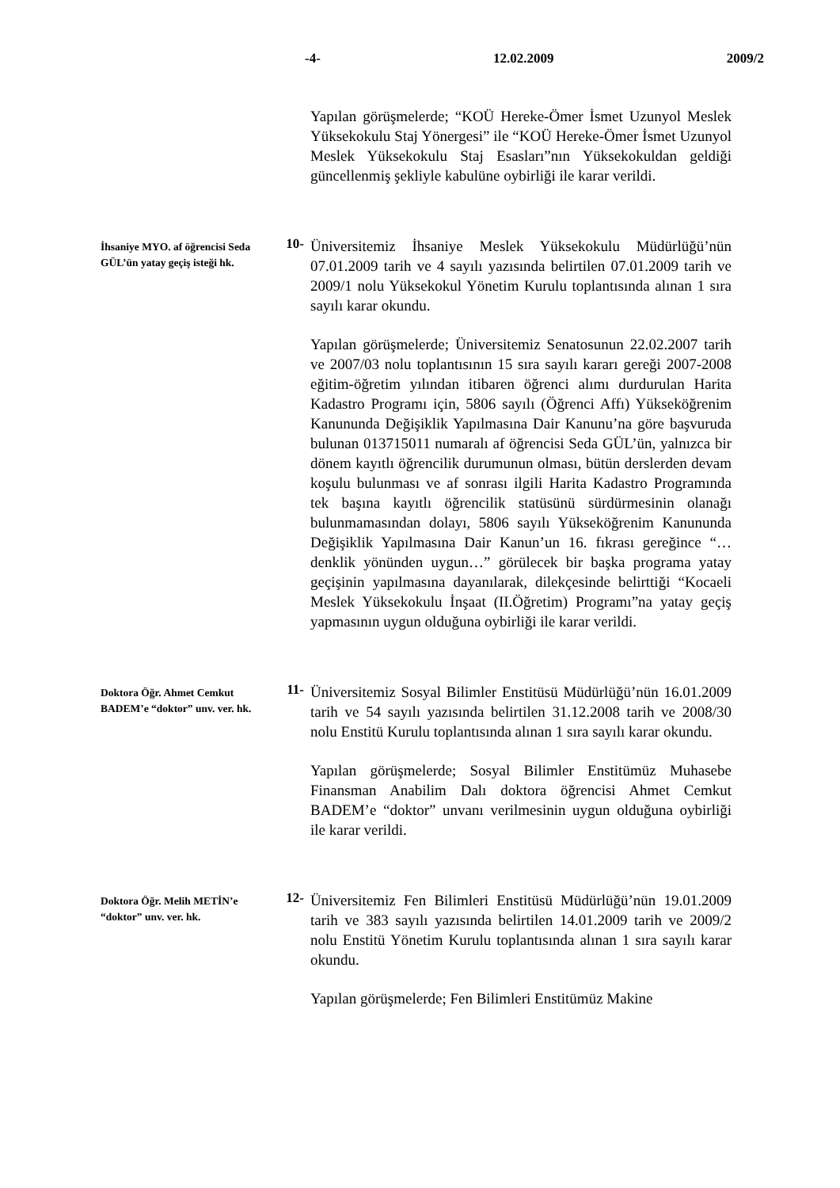-4- 12.02.2009 2009/2
Yapılan görüşmelerde; “KOÜ Hereke-Ömer İsmet Uzunyol Meslek Yüksekokulu Staj Yönergesi” ile “KOÜ Hereke-Ömer İsmet Uzunyol Meslek Yüksekokulu Staj Esasları”nın Yüksekokuldan geldiği güncellenmiş şekliyle kabulüne oybirliği ile karar verildi.
İhsaniye MYO. af öğrencisi Seda GÜL’ün yatay geçiş isteği hk.
10-
Üniversitemiz İhsaniye Meslek Yüksekokulu Müdürlüğü’nün 07.01.2009 tarih ve 4 sayılı yazısında belirtilen 07.01.2009 tarih ve 2009/1 nolu Yüksekokul Yönetim Kurulu toplantısında alınan 1 sıra sayılı karar okundu.
Yapılan görüşmelerde; Üniversitemiz Senatosunun 22.02.2007 tarih ve 2007/03 nolu toplantısının 15 sıra sayılı kararı gereği 2007-2008 eğitim-öğretim yılından itibaren öğrenci alımı durdurulan Harita Kadastro Programı için, 5806 sayılı (Öğrenci Affı) Yükseköğrenim Kanununda Değişiklik Yapılmasına Dair Kanunu’na göre başvuruda bulunan 013715011 numaralı af öğrencisi Seda GÜL’ün, yalnızca bir dönem kayıtlı öğrencilik durumunun olması, bütün derslerden devam koşulu bulunması ve af sonrası ilgili Harita Kadastro Programında tek başına kayıtlı öğrencilik statüsünü sürdürmesinin olanağı bulunmamasından dolayı, 5806 sayılı Yükseköğrenim Kanununda Değişiklik Yapılmasına Dair Kanun’un 16. fıkrası gereğince “…denklik yönünden uygun…” görülecek bir başka programa yatay geçişinin yapılmasına dayanılarak, dilekçesinde belirttiği “Kocaeli Meslek Yüksekokulu İnşaat (II.Öğretim) Programı”na yatay geçiş yapmasının uygun olduğuna oybirliği ile karar verildi.
Doktora Öğr. Ahmet Cemkut BADEM’e “doktor” unv. ver. hk.
11-
Üniversitemiz Sosyal Bilimler Enstitüsü Müdürlüğü’nün 16.01.2009 tarih ve 54 sayılı yazısında belirtilen 31.12.2008 tarih ve 2008/30 nolu Enstitü Kurulu toplantısında alınan 1 sıra sayılı karar okundu.
Yapılan görüşmelerde; Sosyal Bilimler Enstitümüz Muhasebe Finansman Anabilim Dalı doktora öğrencisi Ahmet Cemkut BADEM’e “doktor” unvanı verilmesinin uygun olduğuna oybirliği ile karar verildi.
Doktora Öğr. Melih METİN’e “doktor” unv. ver. hk.
12-
Üniversitemiz Fen Bilimleri Enstitüsü Müdürlüğü’nün 19.01.2009 tarih ve 383 sayılı yazısında belirtilen 14.01.2009 tarih ve 2009/2 nolu Enstitü Yönetim Kurulu toplantısında alınan 1 sıra sayılı karar okundu.
Yapılan görüşmelerde; Fen Bilimleri Enstitümüz Makine